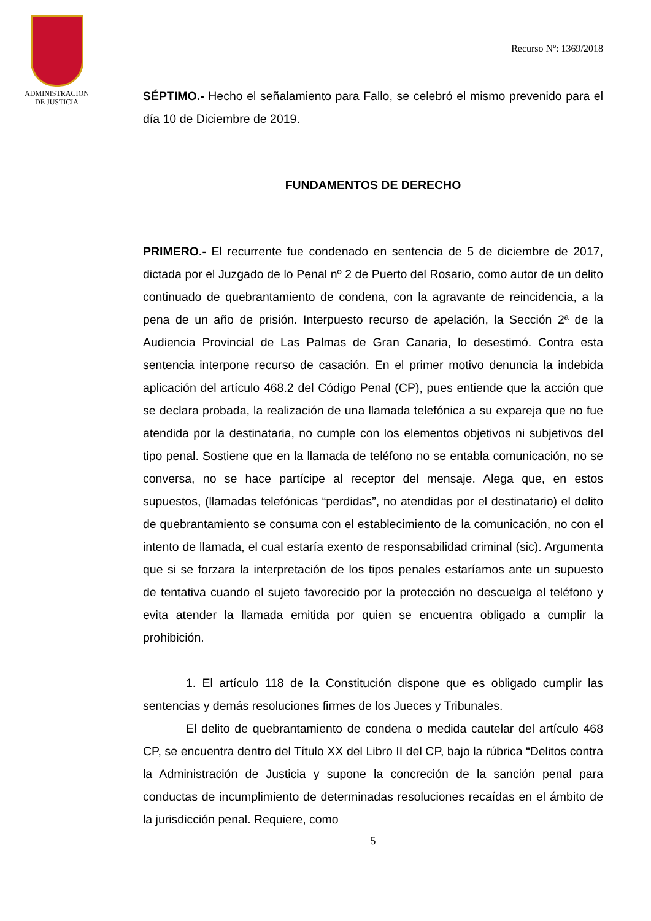ADMINISTRACION
DE JUSTICIA
Recurso Nº: 1369/2018
SÉPTIMO.- Hecho el señalamiento para Fallo, se celebró el mismo prevenido para el día 10 de Diciembre de 2019.
FUNDAMENTOS DE DERECHO
PRIMERO.- El recurrente fue condenado en sentencia de 5 de diciembre de 2017, dictada por el Juzgado de lo Penal nº 2 de Puerto del Rosario, como autor de un delito continuado de quebrantamiento de condena, con la agravante de reincidencia, a la pena de un año de prisión. Interpuesto recurso de apelación, la Sección 2ª de la Audiencia Provincial de Las Palmas de Gran Canaria, lo desestimó. Contra esta sentencia interpone recurso de casación. En el primer motivo denuncia la indebida aplicación del artículo 468.2 del Código Penal (CP), pues entiende que la acción que se declara probada, la realización de una llamada telefónica a su expareja que no fue atendida por la destinataria, no cumple con los elementos objetivos ni subjetivos del tipo penal. Sostiene que en la llamada de teléfono no se entabla comunicación, no se conversa, no se hace partícipe al receptor del mensaje. Alega que, en estos supuestos, (llamadas telefónicas “perdidas”, no atendidas por el destinatario) el delito de quebrantamiento se consuma con el establecimiento de la comunicación, no con el intento de llamada, el cual estaría exento de responsabilidad criminal (sic). Argumenta que si se forzara la interpretación de los tipos penales estaríamos ante un supuesto de tentativa cuando el sujeto favorecido por la protección no descuelga el teléfono y evita atender la llamada emitida por quien se encuentra obligado a cumplir la prohibición.
1. El artículo 118 de la Constitución dispone que es obligado cumplir las sentencias y demás resoluciones firmes de los Jueces y Tribunales.
El delito de quebrantamiento de condena o medida cautelar del artículo 468 CP, se encuentra dentro del Título XX del Libro II del CP, bajo la rúbrica “Delitos contra la Administración de Justicia y supone la concreción de la sanción penal para conductas de incumplimiento de determinadas resoluciones recaídas en el ámbito de la jurisdicción penal. Requiere, como
5